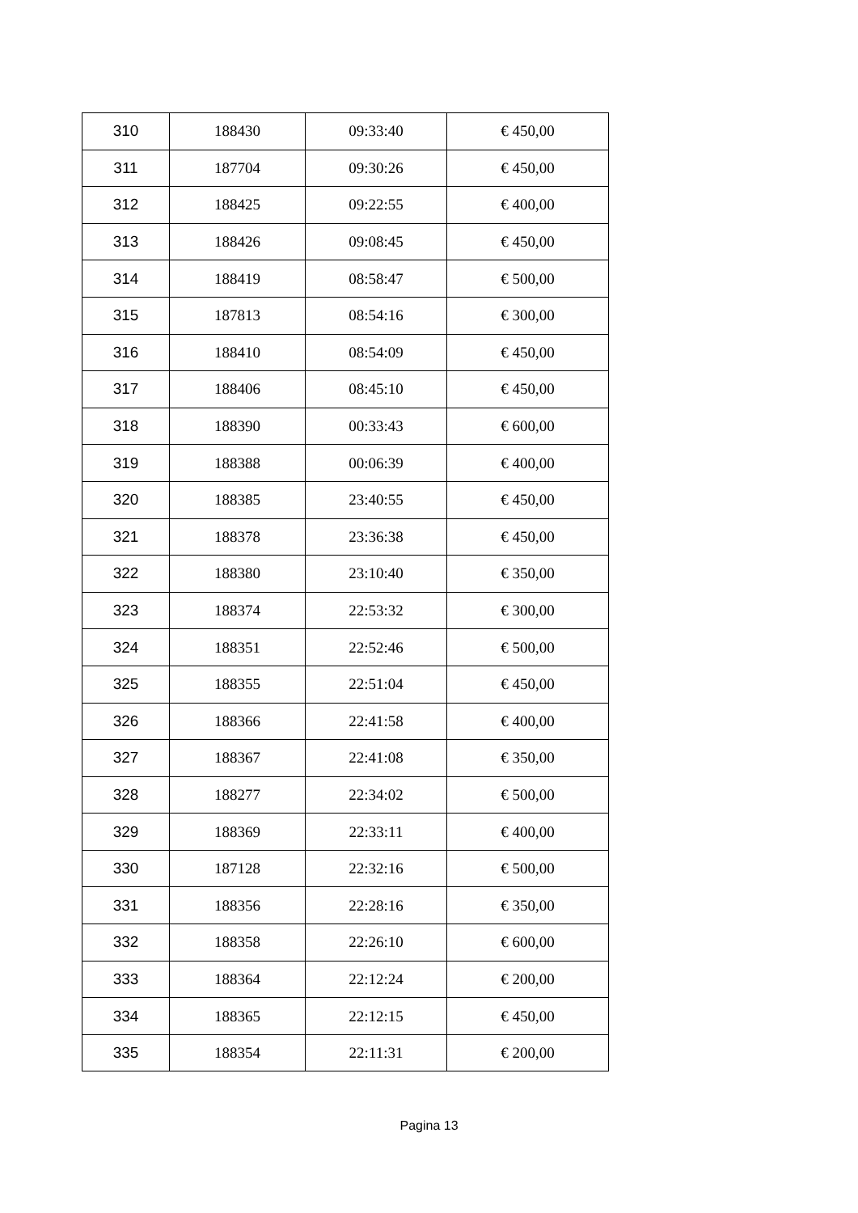| 310 | 188430 | 09:33:40 | € 450,00 |
| 311 | 187704 | 09:30:26 | € 450,00 |
| 312 | 188425 | 09:22:55 | € 400,00 |
| 313 | 188426 | 09:08:45 | € 450,00 |
| 314 | 188419 | 08:58:47 | € 500,00 |
| 315 | 187813 | 08:54:16 | € 300,00 |
| 316 | 188410 | 08:54:09 | € 450,00 |
| 317 | 188406 | 08:45:10 | € 450,00 |
| 318 | 188390 | 00:33:43 | € 600,00 |
| 319 | 188388 | 00:06:39 | € 400,00 |
| 320 | 188385 | 23:40:55 | € 450,00 |
| 321 | 188378 | 23:36:38 | € 450,00 |
| 322 | 188380 | 23:10:40 | € 350,00 |
| 323 | 188374 | 22:53:32 | € 300,00 |
| 324 | 188351 | 22:52:46 | € 500,00 |
| 325 | 188355 | 22:51:04 | € 450,00 |
| 326 | 188366 | 22:41:58 | € 400,00 |
| 327 | 188367 | 22:41:08 | € 350,00 |
| 328 | 188277 | 22:34:02 | € 500,00 |
| 329 | 188369 | 22:33:11 | € 400,00 |
| 330 | 187128 | 22:32:16 | € 500,00 |
| 331 | 188356 | 22:28:16 | € 350,00 |
| 332 | 188358 | 22:26:10 | € 600,00 |
| 333 | 188364 | 22:12:24 | € 200,00 |
| 334 | 188365 | 22:12:15 | € 450,00 |
| 335 | 188354 | 22:11:31 | € 200,00 |
Pagina 13